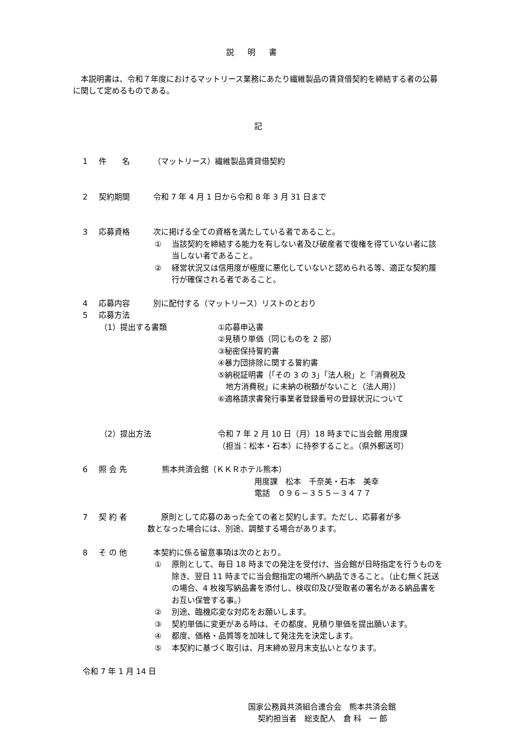説明書
　本説明書は、令和７年度におけるマットリース業務にあたり繊維製品の賃貸借契約を締結する者の公募に関して定めるものである。
記
1 件　　名 （マットリース）繊維製品賃貸借契約
2 契約期間 令和 7 年 4 月 1 日から令和 8 年 3 月 31 日まで
3 応募資格 次に掲げる全ての資格を満たしている者であること。
① 当該契約を締結する能力を有しない者及び破産者で復権を得ていない者に該当しない者であること。
② 経営状況又は信用度が極度に悪化していないと認められる等、適正な契約履行が確保される者であること。
4 応募内容 別に配付する（マットリース）リストのとおり
5 応募方法
（1）提出する書類 ①応募申込書
②見積り単価（同じものを 2 部）
③秘密保持誓約書
④暴力団排除に関する誓約書
⑤納税証明書｛「その 3 の 3」「法人税」と「消費税及
　地方消費税」に未納の税額がないこと（法人用）｝
⑥適格請求書発行事業者登録番号の登録状況について
（2）提出方法 令和 7 年 2 月 10 日（月）18 時までに当会館 用度課
（担当：松本・石本）に持参すること。（県外郵送可）
6 照 会 先 熊本共済会館（ＫＫＲホテル熊本）
用度課　松本　千奈美・石本　美幸
電話　０９６－３５５－３４７７
7 契 約 者　原則として応募のあった全ての者と契約します。ただし、応募者が多
数となった場合には、別途、調整する場合があります。
8 そ の 他 本契約に係る留意事項は次のとおり。
① 原則として、毎日 18 時までの発注を受付け、当会館が日時指定を行うものを除き、翌日 11 時までに当会館指定の場所へ納品できること。（止む無く託送の場合、4 枚複写納品書を添付し、検収印及び受取者の署名がある納品書をお互い保管する事。）
② 別途、臨機応変な対応をお願いします。
③ 契約単価に変更がある時は、その都度、見積り単価を提出願います。
④ 都度、価格・品質等を加味して発注先を決定します。
⑤ 本契約に基づく取引は、月末締め翌月末支払いとなります。
令和 7 年 1 月 14 日
国家公務員共済組合連合会　熊本共済会館
契約担当者　総支配人　倉 科　一 郎